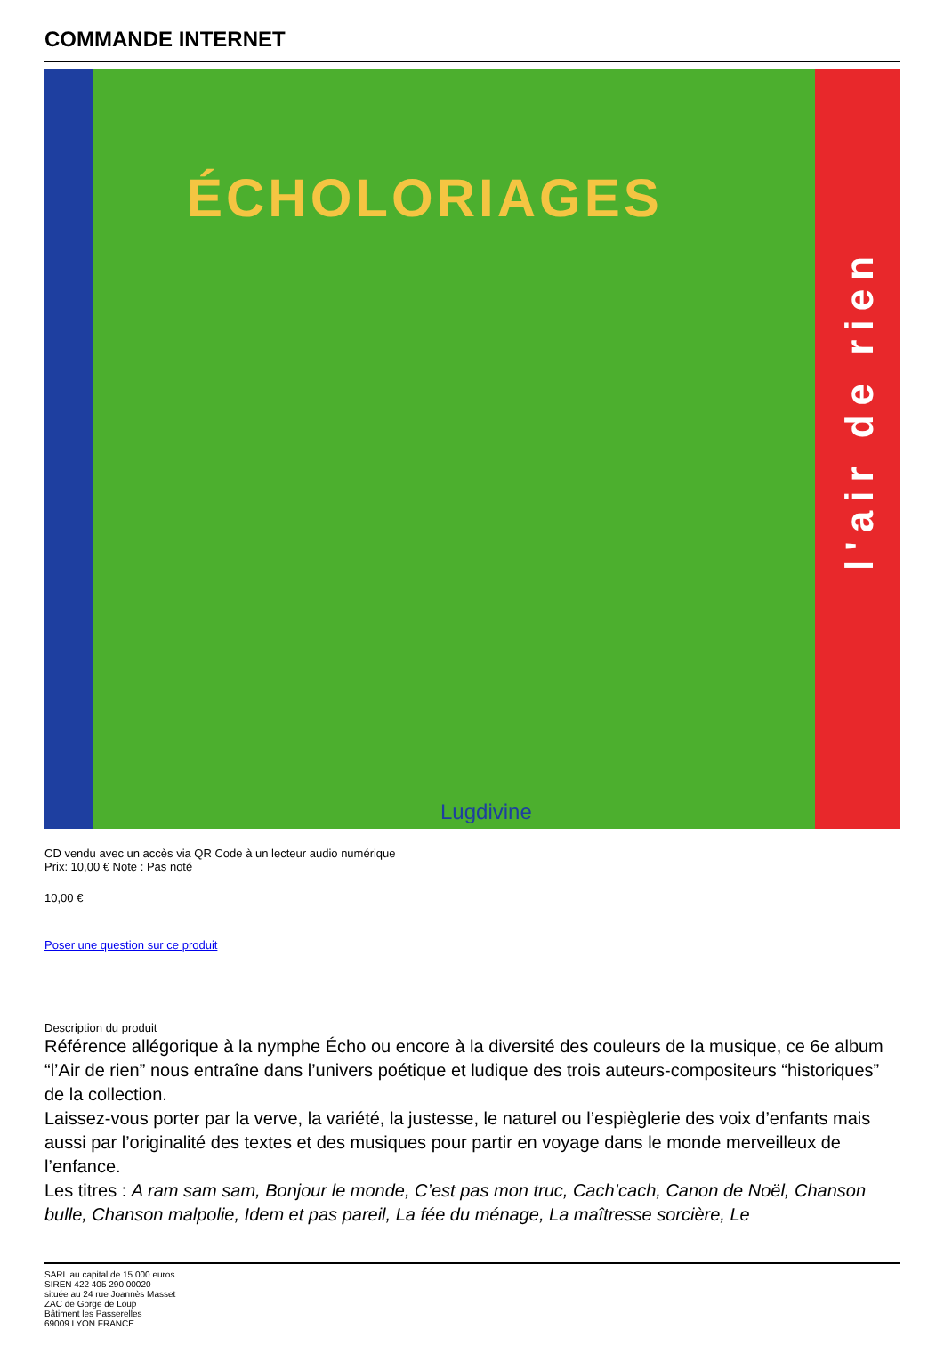COMMANDE INTERNET
ÉCHOLORIAGES
l'air de rien
Lugdivine
CD vendu avec un accès via QR Code à un lecteur audio numérique
Prix: 10,00 € Note : Pas noté
10,00 €
Poser une question sur ce produit
Description du produit
Référence allégorique à la nymphe Écho ou encore à la diversité des couleurs de la musique, ce 6e album “l’Air de rien” nous entraîne dans l’univers poétique et ludique des trois auteurs-compositeurs “historiques” de la collection.
Laissez-vous porter par la verve, la variété, la justesse, le naturel ou l’espièglerie des voix d’enfants mais aussi par l’originalité des textes et des musiques pour partir en voyage dans le monde merveilleux de l’enfance.
Les titres : A ram sam sam, Bonjour le monde, C’est pas mon truc, Cach’cach, Canon de Noël, Chanson bulle, Chanson malpolie, Idem et pas pareil, La fée du ménage, La maîtresse sorcière, Le
SARL au capital de 15 000 euros.
SIREN 422 405 290 00020
située au 24 rue Joannès Masset
ZAC de Gorge de Loup
Bâtiment les Passerelles
69009 LYON FRANCE